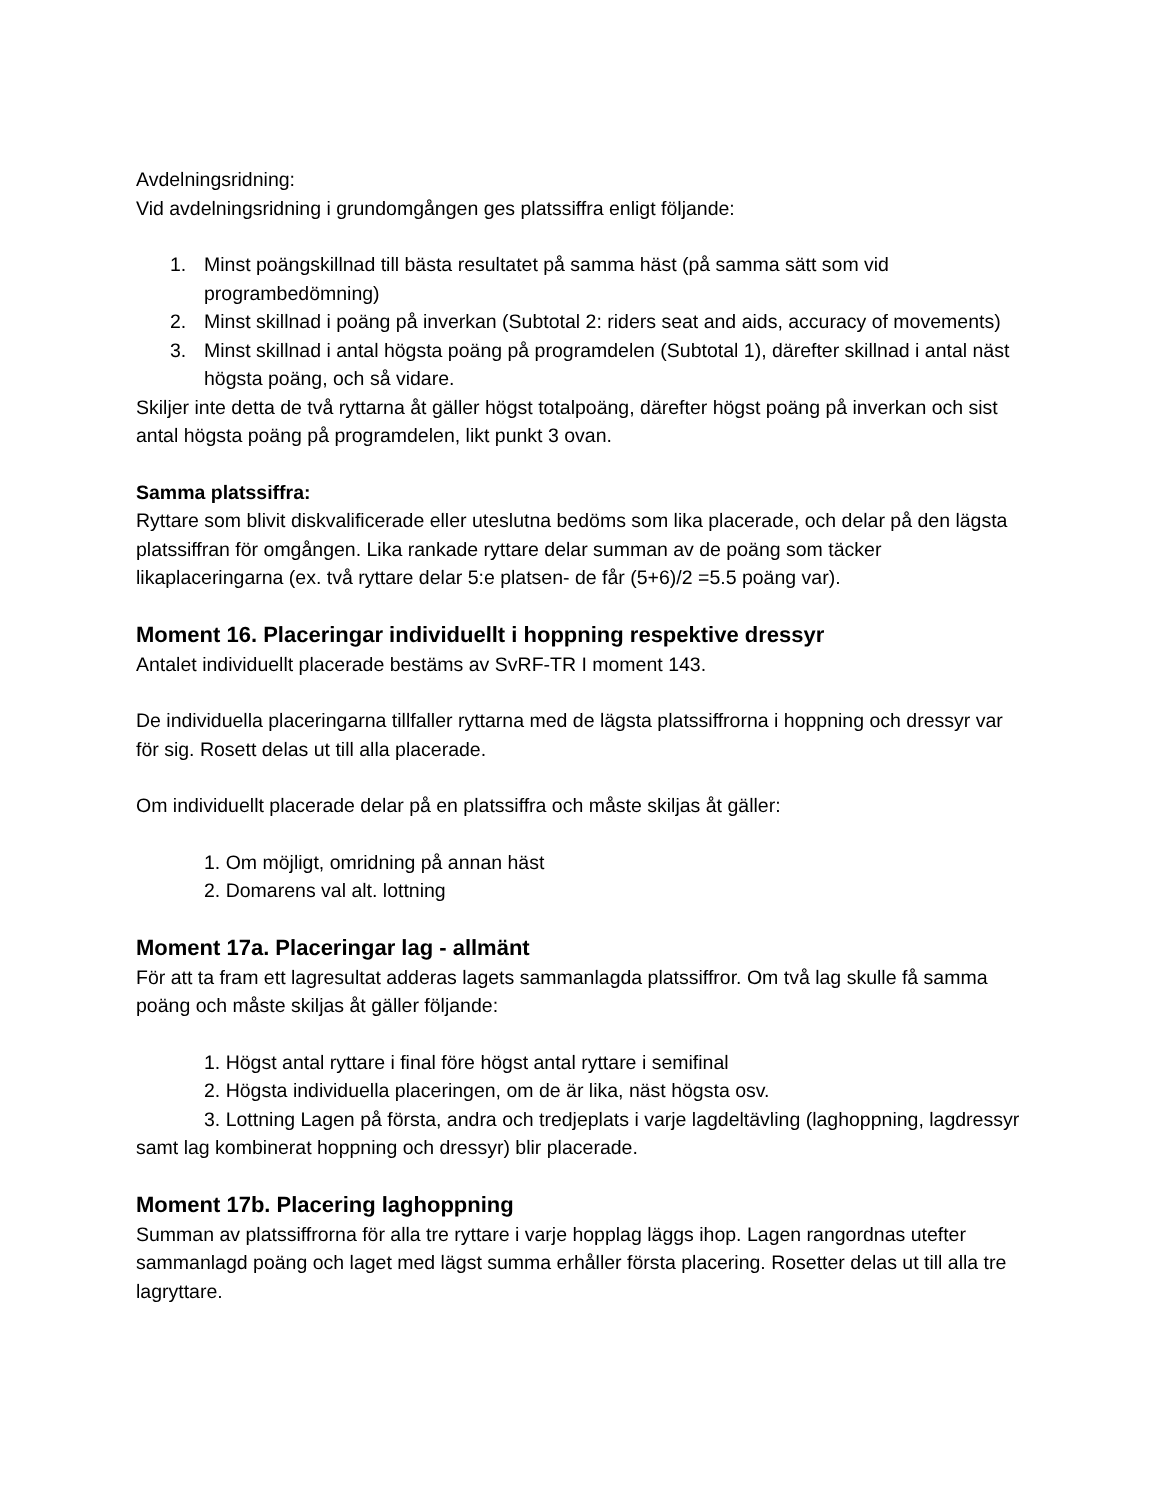Avdelningsridning:
Vid avdelningsridning i grundomgången ges platssiffra enligt följande:
1. Minst poängskillnad till bästa resultatet på samma häst (på samma sätt som vid programbedömning)
2. Minst skillnad i poäng på inverkan (Subtotal 2: riders seat and aids, accuracy of movements)
3. Minst skillnad i antal högsta poäng på programdelen (Subtotal 1), därefter skillnad i antal näst högsta poäng, och så vidare.
Skiljer inte detta de två ryttarna åt gäller högst totalpoäng, därefter högst poäng på inverkan och sist antal högsta poäng på programdelen, likt punkt 3 ovan.
Samma platssiffra:
Ryttare som blivit diskvalificerade eller uteslutna bedöms som lika placerade, och delar på den lägsta platssiffran för omgången. Lika rankade ryttare delar summan av de poäng som täcker likaplaceringarna (ex. två ryttare delar 5:e platsen- de får (5+6)/2 =5.5 poäng var).
Moment 16. Placeringar individuellt i hoppning respektive dressyr
Antalet individuellt placerade bestäms av SvRF-TR I moment 143.
De individuella placeringarna tillfaller ryttarna med de lägsta platssiffrorna i hoppning och dressyr var för sig. Rosett delas ut till alla placerade.
Om individuellt placerade delar på en platssiffra och måste skiljas åt gäller:
1. Om möjligt, omridning på annan häst
2. Domarens val alt. lottning
Moment 17a. Placeringar lag - allmänt
För att ta fram ett lagresultat adderas lagets sammanlagda platssiffror. Om två lag skulle få samma poäng och måste skiljas åt gäller följande:
1. Högst antal ryttare i final före högst antal ryttare i semifinal
2. Högsta individuella placeringen, om de är lika, näst högsta osv.
3. Lottning Lagen på första, andra och tredjeplats i varje lagdeltävling (laghoppning, lagdressyr samt lag kombinerat hoppning och dressyr) blir placerade.
Moment 17b. Placering laghoppning
Summan av platssiffrorna för alla tre ryttare i varje hopplag läggs ihop. Lagen rangordnas utefter sammanlagd poäng och laget med lägst summa erhåller första placering. Rosetter delas ut till alla tre lagryttare.